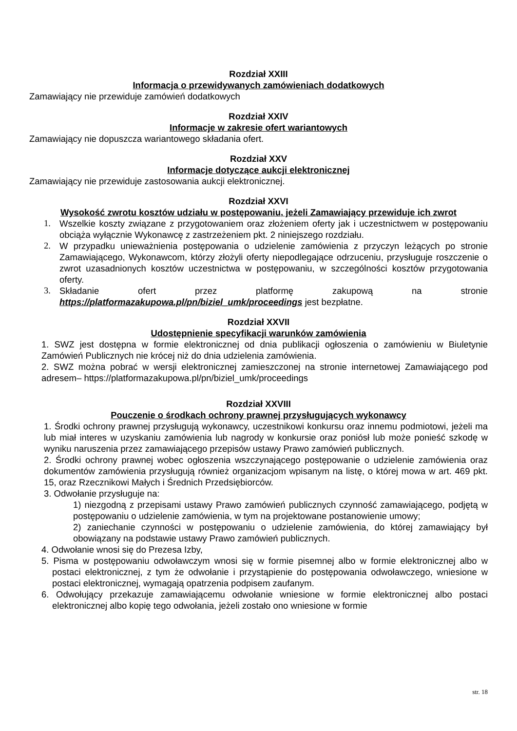Rozdział XXIII
Informacja o przewidywanych zamówieniach dodatkowych
Zamawiający nie przewiduje zamówień dodatkowych
Rozdział XXIV
Informacje w zakresie ofert wariantowych
Zamawiający nie dopuszcza wariantowego składania ofert.
Rozdział XXV
Informacje dotyczące aukcji elektronicznej
Zamawiający nie przewiduje zastosowania aukcji elektronicznej.
Rozdział XXVI
Wysokość zwrotu kosztów udziału w postępowaniu, jeżeli Zamawiający przewiduje ich zwrot
1. Wszelkie koszty związane z przygotowaniem oraz złożeniem oferty jak i uczestnictwem w postępowaniu obciąża wyłącznie Wykonawcę z zastrzeżeniem pkt. 2 niniejszego rozdziału.
2. W przypadku unieważnienia postępowania o udzielenie zamówienia z przyczyn leżących po stronie Zamawiającego, Wykonawcom, którzy złożyli oferty niepodlegające odrzuceniu, przysługuje roszczenie o zwrot uzasadnionych kosztów uczestnictwa w postępowaniu, w szczególności kosztów przygotowania oferty.
3. Składanie ofert przez platformę zakupową na stronie https://platformazakupowa.pl/pn/biziel_umk/proceedings jest bezpłatne.
Rozdział XXVII
Udostępnienie specyfikacji warunków zamówienia
1. SWZ jest dostępna w formie elektronicznej od dnia publikacji ogłoszenia o zamówieniu w Biuletynie Zamówień Publicznych nie krócej niż do dnia udzielenia zamówienia.
2. SWZ można pobrać w wersji elektronicznej zamieszczonej na stronie internetowej Zamawiającego pod adresem– https://platformazakupowa.pl/pn/biziel_umk/proceedings
Rozdział XXVIII
Pouczenie o środkach ochrony prawnej przysługujących wykonawcy
1. Środki ochrony prawnej przysługują wykonawcy, uczestnikowi konkursu oraz innemu podmiotowi, jeżeli ma lub miał interes w uzyskaniu zamówienia lub nagrody w konkursie oraz poniósł lub może ponieść szkodę w wyniku naruszenia przez zamawiającego przepisów ustawy Prawo zamówień publicznych.
2. Środki ochrony prawnej wobec ogłoszenia wszczynającego postępowanie o udzielenie zamówienia oraz dokumentów zamówienia przysługują również organizacjom wpisanym na listę, o której mowa w art. 469 pkt. 15, oraz Rzecznikowi Małych i Średnich Przedsiębiorców.
3. Odwołanie przysługuje na:
1) niezgodną z przepisami ustawy Prawo zamówień publicznych czynność zamawiającego, podjętą w postępowaniu o udzielenie zamówienia, w tym na projektowane postanowienie umowy;
2) zaniechanie czynności w postępowaniu o udzielenie zamówienia, do której zamawiający był obowiązany na podstawie ustawy Prawo zamówień publicznych.
4. Odwołanie wnosi się do Prezesa Izby,
5. Pisma w postępowaniu odwoławczym wnosi się w formie pisemnej albo w formie elektronicznej albo w postaci elektronicznej, z tym że odwołanie i przystąpienie do postępowania odwoławczego, wniesione w postaci elektronicznej, wymagają opatrzenia podpisem zaufanym.
6. Odwołujący przekazuje zamawiającemu odwołanie wniesione w formie elektronicznej albo postaci elektronicznej albo kopię tego odwołania, jeżeli zostało ono wniesione w formie
str. 18